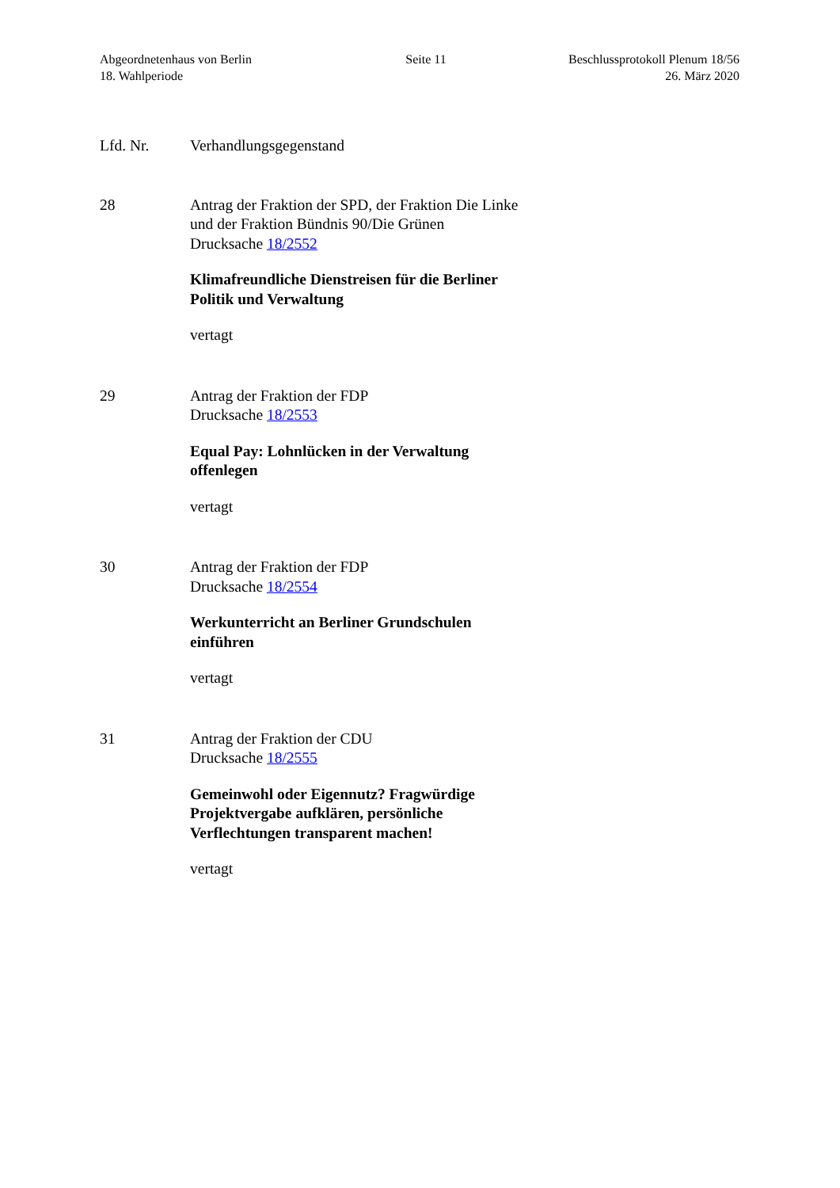Abgeordnetenhaus von Berlin
18. Wahlperiode
Seite 11 Beschlussprotokoll Plenum 18/56
26. März 2020
Lfd. Nr. Verhandlungsgegenstand
28 Antrag der Fraktion der SPD, der Fraktion Die Linke
und der Fraktion Bündnis 90/Die Grünen
Drucksache 18/2552
Klimafreundliche Dienstreisen für die Berliner
Politik und Verwaltung
vertagt
29 Antrag der Fraktion der FDP
Drucksache 18/2553
Equal Pay: Lohnlücken in der Verwaltung
offenlegen
vertagt
30 Antrag der Fraktion der FDP
Drucksache 18/2554
Werkunterricht an Berliner Grundschulen
einführen
vertagt
31 Antrag der Fraktion der CDU
Drucksache 18/2555
Gemeinwohl oder Eigennutz? Fragwürdige
Projektvergabe aufklären, persönliche
Verflechtungen transparent machen!
vertagt